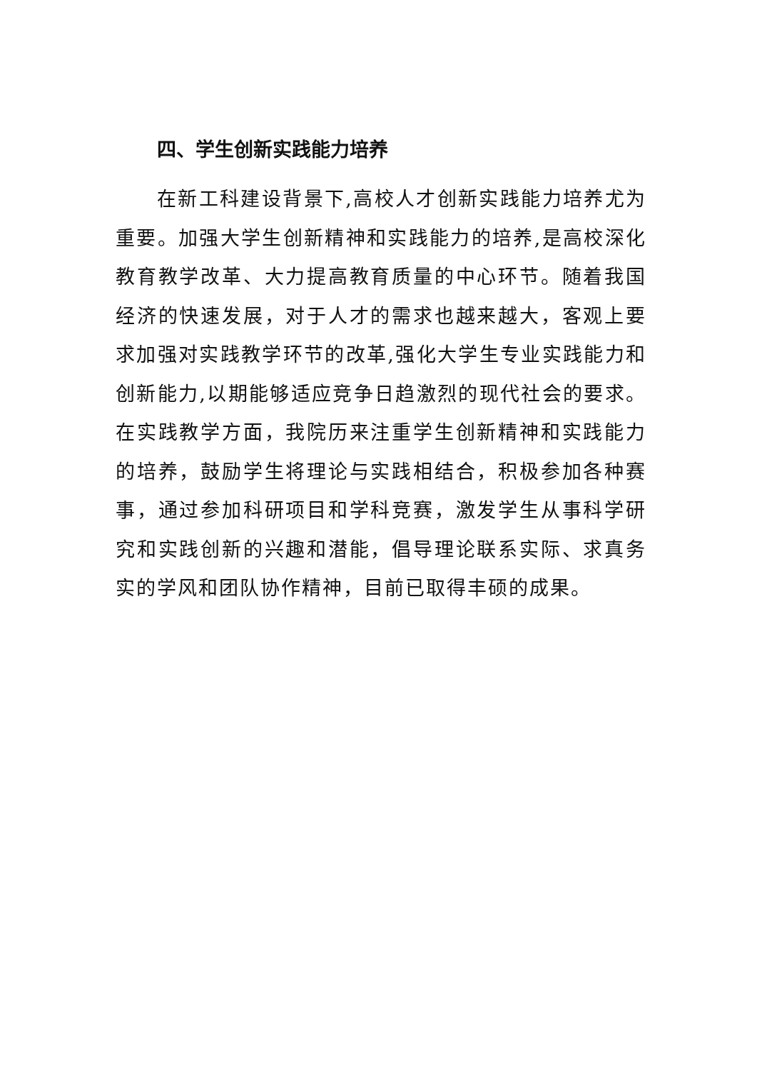四、学生创新实践能力培养
在新工科建设背景下,高校人才创新实践能力培养尤为重要。加强大学生创新精神和实践能力的培养,是高校深化教育教学改革、大力提高教育质量的中心环节。随着我国经济的快速发展，对于人才的需求也越来越大，客观上要求加强对实践教学环节的改革,强化大学生专业实践能力和创新能力,以期能够适应竞争日趋激烈的现代社会的要求。在实践教学方面，我院历来注重学生创新精神和实践能力的培养，鼓励学生将理论与实践相结合，积极参加各种赛事，通过参加科研项目和学科竞赛，激发学生从事科学研究和实践创新的兴趣和潜能，倡导理论联系实际、求真务实的学风和团队协作精神，目前已取得丰硕的成果。